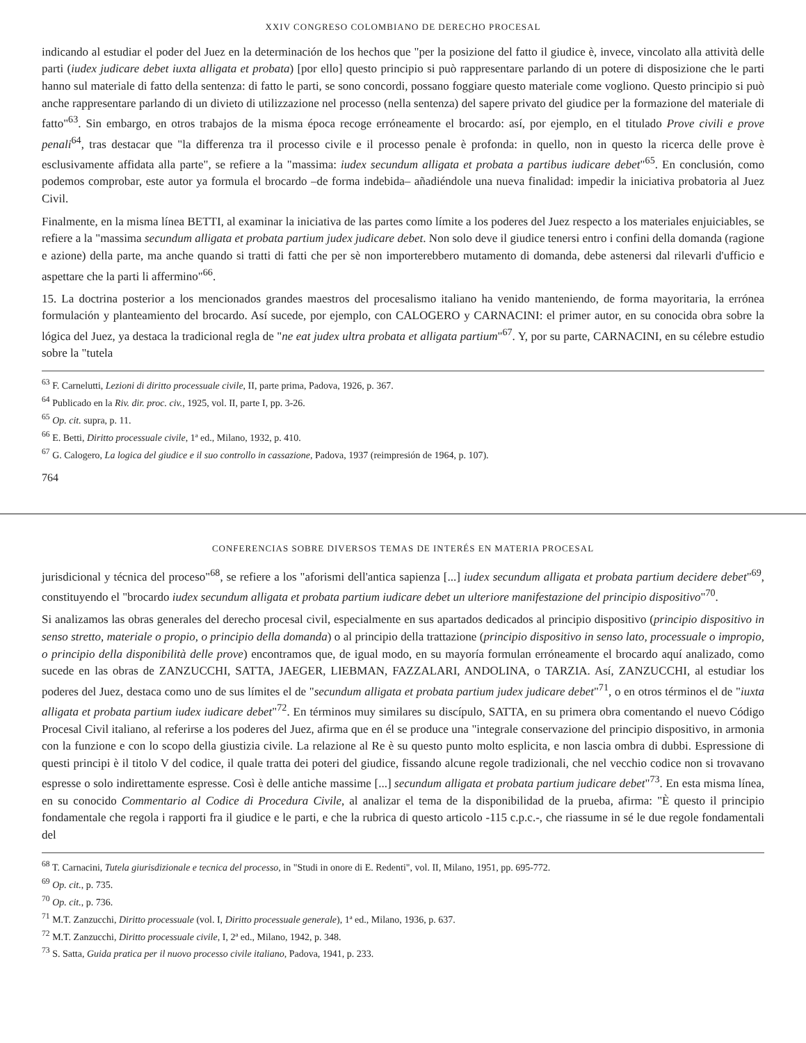XXIV CONGRESO COLOMBIANO DE DERECHO PROCESAL
indicando al estudiar el poder del Juez en la determinación de los hechos que "per la posizione del fatto il giudice è, invece, vincolato alla attività delle parti (iudex judicare debet iuxta alligata et probata) [por ello] questo principio si può rappresentare parlando di un potere di disposizione che le parti hanno sul materiale di fatto della sentenza: di fatto le parti, se sono concordi, possano foggiare questo materiale come vogliono. Questo principio si può anche rappresentare parlando di un divieto di utilizzazione nel processo (nella sentenza) del sapere privato del giudice per la formazione del materiale di fatto"<sup>63</sup>. Sin embargo, en otros trabajos de la misma época recoge erróneamente el brocardo: así, por ejemplo, en el titulado Prove civili e prove penali<sup>64</sup>, tras destacar que "la differenza tra il processo civile e il processo penale è profonda: in quello, non in questo la ricerca delle prove è esclusivamente affidata alla parte", se refiere a la "massima: iudex secundum alligata et probata a partibus iudicare debet"<sup>65</sup>. En conclusión, como podemos comprobar, este autor ya formula el brocardo –de forma indebida– añadiéndole una nueva finalidad: impedir la iniciativa probatoria al Juez Civil.
Finalmente, en la misma línea BETTI, al examinar la iniciativa de las partes como límite a los poderes del Juez respecto a los materiales enjuiciables, se refiere a la "massima secundum alligata et probata partium judex judicare debet. Non solo deve il giudice tenersi entro i confini della domanda (ragione e azione) della parte, ma anche quando si tratti di fatti che per sè non importerebbero mutamento di domanda, debe astenersi dal rilevarli d'ufficio e aspettare che la parti li affermino"<sup>66</sup>.
15. La doctrina posterior a los mencionados grandes maestros del procesalismo italiano ha venido manteniendo, de forma mayoritaria, la errónea formulación y planteamiento del brocardo. Así sucede, por ejemplo, con CALOGERO y CARNACINI: el primer autor, en su conocida obra sobre la lógica del Juez, ya destaca la tradicional regla de "ne eat judex ultra probata et alligata partium"<sup>67</sup>. Y, por su parte, CARNACINI, en su célebre estudio sobre la "tutela
<sup>63</sup> F. Carnelutti, Lezioni di diritto processuale civile, II, parte prima, Padova, 1926, p. 367.
<sup>64</sup> Publicado en la Riv. dir. proc. civ., 1925, vol. II, parte I, pp. 3-26.
<sup>65</sup> Op. cit. supra, p. 11.
<sup>66</sup> E. Betti, Diritto processuale civile, 1ª ed., Milano, 1932, p. 410.
<sup>67</sup> G. Calogero, La logica del giudice e il suo controllo in cassazione, Padova, 1937 (reimpresión de 1964, p. 107).
764
CONFERENCIAS SOBRE DIVERSOS TEMAS DE INTERÉS EN MATERIA PROCESAL
jurisdicional y técnica del proceso"<sup>68</sup>, se refiere a los "aforismi dell'antica sapienza [...] iudex secundum alligata et probata partium decidere debet"<sup>69</sup>, constituyendo el "brocardo iudex secundum alligata et probata partium iudicare debet un ulteriore manifestazione del principio dispositivo"<sup>70</sup>.
Si analizamos las obras generales del derecho procesal civil, especialmente en sus apartados dedicados al principio dispositivo (principio dispositivo in senso stretto, materiale o propio, o principio della domanda) o al principio della trattazione (principio dispositivo in senso lato, processuale o impropio, o principio della disponibilità delle prove) encontramos que, de igual modo, en su mayoría formulan erróneamente el brocardo aquí analizado, como sucede en las obras de ZANZUCCHI, SATTA, JAEGER, LIEBMAN, FAZZALARI, ANDOLINA, o TARZIA. Así, ZANZUCCHI, al estudiar los poderes del Juez, destaca como uno de sus límites el de "secundum alligata et probata partium judex judicare debet"<sup>71</sup>, o en otros términos el de "iuxta alligata et probata partium iudex iudicare debet"<sup>72</sup>. En términos muy similares su discípulo, SATTA, en su primera obra comentando el nuevo Código Procesal Civil italiano, al referirse a los poderes del Juez, afirma que en él se produce una "integrale conservazione del principio dispositivo, in armonia con la funzione e con lo scopo della giustizia civile. La relazione al Re è su questo punto molto esplicita, e non lascia ombra di dubbi. Espressione di questi principi è il titolo V del codice, il quale tratta dei poteri del giudice, fissando alcune regole tradizionali, che nel vecchio codice non si trovavano espresse o solo indirettamente espresse. Così è delle antiche massime [...] secundum alligata et probata partium judicare debet"<sup>73</sup>. En esta misma línea, en su conocido Commentario al Codice di Procedura Civile, al analizar el tema de la disponibilidad de la prueba, afirma: "È questo il principio fondamentale che regola i rapporti fra il giudice e le parti, e che la rubrica di questo articolo -115 c.p.c.-, che riassume in sé le due regole fondamentali del
<sup>68</sup> T. Carnacini, Tutela giurisdizionale e tecnica del processo, in "Studi in onore di E. Redenti", vol. II, Milano, 1951, pp. 695-772.
<sup>69</sup> Op. cit., p. 735.
<sup>70</sup> Op. cit., p. 736.
<sup>71</sup> M.T. Zanzucchi, Diritto processuale (vol. I, Diritto processuale generale), 1ª ed., Milano, 1936, p. 637.
<sup>72</sup> M.T. Zanzucchi, Diritto processuale civile, I, 2ª ed., Milano, 1942, p. 348.
<sup>73</sup> S. Satta, Guida pratica per il nuovo processo civile italiano, Padova, 1941, p. 233.